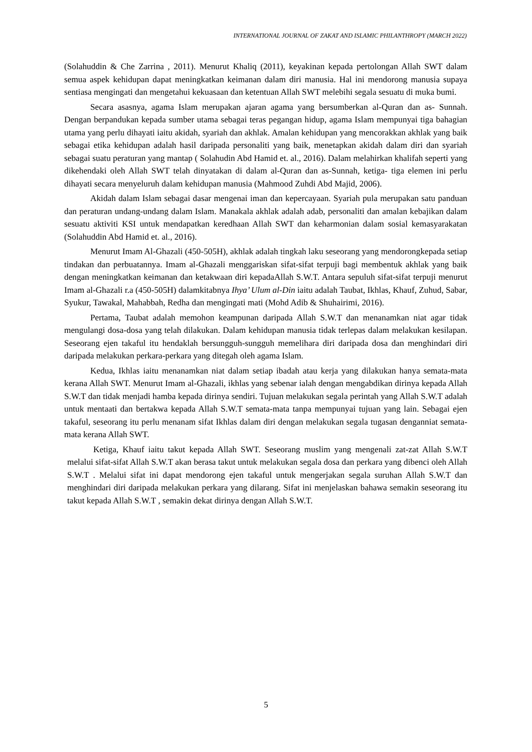INTERNATIONAL JOURNAL OF ZAKAT AND ISLAMIC PHILANTHROPY (MARCH 2022)
(Solahuddin & Che Zarrina , 2011). Menurut Khaliq (2011), keyakinan kepada pertolongan Allah SWT dalam semua aspek kehidupan dapat meningkatkan keimanan dalam diri manusia. Hal ini mendorong manusia supaya sentiasa mengingati dan mengetahui kekuasaan dan ketentuan Allah SWT melebihi segala sesuatu di muka bumi.
Secara asasnya, agama Islam merupakan ajaran agama yang bersumberkan al-Quran dan as- Sunnah. Dengan berpandukan kepada sumber utama sebagai teras pegangan hidup, agama Islam mempunyai tiga bahagian utama yang perlu dihayati iaitu akidah, syariah dan akhlak. Amalan kehidupan yang mencorakkan akhlak yang baik sebagai etika kehidupan adalah hasil daripada personaliti yang baik, menetapkan akidah dalam diri dan syariah sebagai suatu peraturan yang mantap ( Solahudin Abd Hamid et. al., 2016). Dalam melahirkan khalifah seperti yang dikehendaki oleh Allah SWT telah dinyatakan di dalam al-Quran dan as-Sunnah, ketiga- tiga elemen ini perlu dihayati secara menyeluruh dalam kehidupan manusia (Mahmood Zuhdi Abd Majid, 2006).
Akidah dalam Islam sebagai dasar mengenai iman dan kepercayaan. Syariah pula merupakan satu panduan dan peraturan undang-undang dalam Islam. Manakala akhlak adalah adab, personaliti dan amalan kebajikan dalam sesuatu aktiviti KSI untuk mendapatkan keredhaan Allah SWT dan keharmonian dalam sosial kemasyarakatan (Solahuddin Abd Hamid et. al., 2016).
Menurut Imam Al-Ghazali (450-505H), akhlak adalah tingkah laku seseorang yang mendorongkepada setiap tindakan dan perbuatannya. Imam al-Ghazali menggariskan sifat-sifat terpuji bagi membentuk akhlak yang baik dengan meningkatkan keimanan dan ketakwaan diri kepadaAllah S.W.T. Antara sepuluh sifat-sifat terpuji menurut Imam al-Ghazali r.a (450-505H) dalamkitabnya Ihya’ Ulum al-Din iaitu adalah Taubat, Ikhlas, Khauf, Zuhud, Sabar, Syukur, Tawakal, Mahabbah, Redha dan mengingati mati (Mohd Adib & Shuhairimi, 2016).
Pertama, Taubat adalah memohon keampunan daripada Allah S.W.T dan menanamkan niat agar tidak mengulangi dosa-dosa yang telah dilakukan. Dalam kehidupan manusia tidak terlepas dalam melakukan kesilapan. Seseorang ejen takaful itu hendaklah bersungguh-sungguh memelihara diri daripada dosa dan menghindari diri daripada melakukan perkara-perkara yang ditegah oleh agama Islam.
Kedua, Ikhlas iaitu menanamkan niat dalam setiap ibadah atau kerja yang dilakukan hanya semata-mata kerana Allah SWT. Menurut Imam al-Ghazali, ikhlas yang sebenar ialah dengan mengabdikan dirinya kepada Allah S.W.T dan tidak menjadi hamba kepada dirinya sendiri. Tujuan melakukan segala perintah yang Allah S.W.T adalah untuk mentaati dan bertakwa kepada Allah S.W.T semata-mata tanpa mempunyai tujuan yang lain. Sebagai ejen takaful, seseorang itu perlu menanam sifat Ikhlas dalam diri dengan melakukan segala tugasan denganniat semata-mata kerana Allah SWT.
Ketiga, Khauf iaitu takut kepada Allah SWT. Seseorang muslim yang mengenali zat-zat Allah S.W.T melalui sifat-sifat Allah S.W.T akan berasa takut untuk melakukan segala dosa dan perkara yang dibenci oleh Allah S.W.T . Melalui sifat ini dapat mendorong ejen takaful untuk mengerjakan segala suruhan Allah S.W.T dan menghindari diri daripada melakukan perkara yang dilarang. Sifat ini menjelaskan bahawa semakin seseorang itu takut kepada Allah S.W.T , semakin dekat dirinya dengan Allah S.W.T.
5